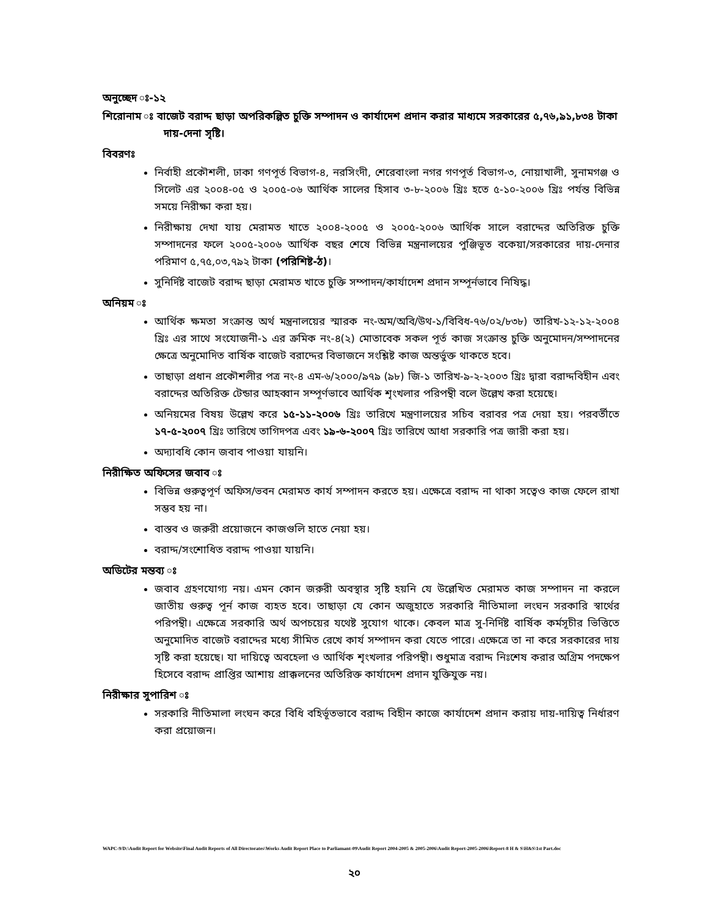অনুচ্ছেদ ঃ-১২
শিরোনাম ঃ বাজেট বরাদ্দ ছাড়া অপরিকল্পিত চুক্তি সম্পাদন ও কার্যাদেশ প্রদান করার মাধ্যমে সরকারের ৫,৭৬,৯১,৮৩৪ টাকা দায়-দেনা সৃষ্টি।
বিবরণঃ
নির্বাহী প্রকৌশলী, ঢাকা গণপূর্ত বিভাগ-৪, নরসিংদী, শেরেবাংলা নগর গণপূর্ত বিভাগ-৩, নোয়াখালী, সুনামগঞ্জ ও সিলেট এর ২০০৪-০৫ ও ২০০৫-০৬ আর্থিক সালের হিসাব ৩-৮-২০০৬ খ্রিঃ হতে ৫-১০-২০০৬ খ্রিঃ পর্যন্ত বিভিন্ন সময়ে নিরীক্ষা করা হয়।
নিরীক্ষায় দেখা যায় মেরামত খাতে ২০০৪-২০০৫ ও ২০০৫-২০০৬ আর্থিক সালে বরাদ্দের অতিরিক্ত চুক্তি সম্পাদনের ফলে ২০০৫-২০০৬ আর্থিক বছর শেষে বিভিন্ন মন্ত্রনালয়ের পুঞ্জিভূত বকেয়া/সরকারের দায়-দেনার পরিমাণ ৫,৭৫,০৩,৭৯২ টাকা (পরিশিষ্ট-ঠ)।
সুনির্দিষ্ট বাজেট বরাদ্দ ছাড়া মেরামত খাতে চুক্তি সম্পাদন/কার্যাদেশ প্রদান সম্পূর্নভাবে নিষিদ্ধ।
অনিয়ম ঃ
আর্থিক ক্ষমতা সংক্রান্ত অর্থ মন্ত্রনালয়ের স্মারক নং-অম/অবি/উথ-১/বিবিধ-৭৬/০২/৮৩৮) তারিখ-১২-১২-২০০৪ খ্রিঃ এর সাথে সংযোজনী-১ এর ক্রমিক নং-৪(২) মোতাবেক সকল পূর্ত কাজ সংক্রান্ত চুক্তি অনুমোদন/সম্পাদনের ক্ষেত্রে অনুমোদিত বার্ষিক বাজেট বরাদ্দের বিভাজনে সংশ্লিষ্ট কাজ অন্তর্ভুক্ত থাকতে হবে।
তাছাড়া প্রধান প্রকৌশলীর পত্র নং-৪ এম-৬/২০০০/৯৭৯ (৯৮) জি-১ তারিখ-৯-২-২০০৩ খ্রিঃ দ্বারা বরাদ্দবিহীন এবং বরাদ্দের অতিরিক্ত টেন্ডার আহব্বান সম্পূর্ণভাবে আর্থিক শৃংখলার পরিপন্থী বলে উল্লেখ করা হয়েছে।
অনিয়মের বিষয় উল্লেখ করে ১৫-১১-২০০৬ খ্রিঃ তারিখে মন্ত্রণালয়ের সচিব বরাবর পত্র দেয়া হয়। পরবর্তীতে ১৭-৫-২০০৭ খ্রিঃ তারিখে তাগিদপত্র এবং ১৯-৬-২০০৭ খ্রিঃ তারিখে আধা সরকারি পত্র জারী করা হয়।
অদ্যাবধি কোন জবাব পাওয়া যায়নি।
নিরীক্ষিত অফিসের জবাব ঃ
বিভিন্ন গুরুত্বপূর্ণ অফিস/ভবন মেরামত কার্য সম্পাদন করতে হয়। এক্ষেত্রে বরাদ্দ না থাকা সত্বেও কাজ ফেলে রাখা সম্ভব হয় না।
বাস্তব ও জরুরী প্রয়োজনে কাজগুলি হাতে নেয়া হয়।
বরাদ্দ/সংশোধিত বরাদ্দ পাওয়া যায়নি।
অডিটের মন্তব্য ঃ
জবাব গ্রহণযোগ্য নয়। এমন কোন জরুরী অবস্থার সৃষ্টি হয়নি যে উল্লেখিত মেরামত কাজ সম্পাদন না করলে জাতীয় গুরুত্ব পূর্ন কাজ ব্যহত হবে। তাছাড়া যে কোন অজুহাতে সরকারি নীতিমালা লংঘন সরকারি স্বার্থের পরিপন্থী। এক্ষেত্রে সরকারি অর্থ অপচয়ের যথেষ্ট সুযোগ থাকে। কেবল মাত্র সু-নির্দিষ্ট বার্ষিক কর্মসূচীর ভিত্তিতে অনুমোদিত বাজেট বরাদ্দের মধ্যে সীমিত রেখে কার্য সম্পাদন করা যেতে পারে। এক্ষেত্রে তা না করে সরকারের দায় সৃষ্টি করা হয়েছে। যা দায়িত্বে অবহেলা ও আর্থিক শৃংখলার পরিপন্থী। শুধুমাত্র বরাদ্দ নিঃশেষ করার অগ্রিম পদক্ষেপ হিসেবে বরাদ্দ প্রাপ্তির আশায় প্রাক্কলনের অতিরিক্ত কার্যাদেশ প্রদান যুক্তিযুক্ত নয়।
নিরীক্ষার সুপারিশ ঃ
সরকারি নীতিমালা লংঘন করে বিধি বহির্ভূতভাবে বরাদ্দ বিহীন কাজে কার্যাদেশ প্রদান করায় দায়-দায়িত্ব নির্ধারণ করা প্রয়োজন।
WAPC-9/D:\Audit Report for Website\Final Audit Reports of All Directorates\Works Audit Report Place to Parliamant-09\Audit Report 2004-2005 & 2005-2006\Audit Report-2005-2006\Report-8 H & S\H&S\1st Part.doc
২০